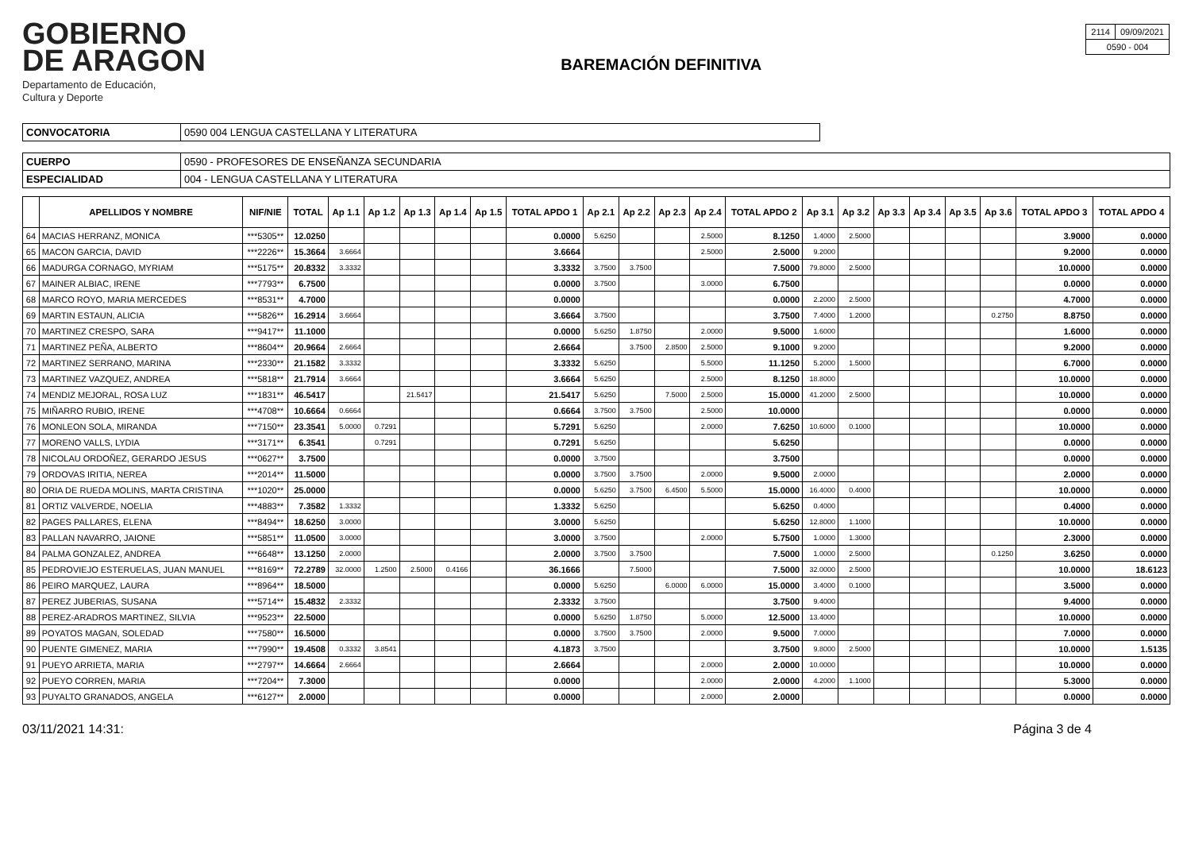GOBIERNO
DE ARAGON
Departamento de Educación,
Cultura y Deporte
BAREMACIÓN DEFINITIVA
| 2114 | 09/09/2021 |
| 0590 - 004 | |
| CONVOCATORIA | 0590 004 LENGUA CASTELLANA Y LITERATURA |
| CUERPO | 0590 - PROFESORES DE ENSEÑANZA SECUNDARIA |
| ESPECIALIDAD | 004 - LENGUA CASTELLANA Y LITERATURA |
| | APELLIDOS Y NOMBRE | NIF/NIE | TOTAL | Ap 1.1 | Ap 1.2 | Ap 1.3 | Ap 1.4 | Ap 1.5 | TOTAL APDO 1 | Ap 2.1 | Ap 2.2 | Ap 2.3 | Ap 2.4 | TOTAL APDO 2 | Ap 3.1 | Ap 3.2 | Ap 3.3 | Ap 3.4 | Ap 3.5 | Ap 3.6 | TOTAL APDO 3 | TOTAL APDO 4 |
| --- | --- | --- | --- | --- | --- | --- | --- | --- | --- | --- | --- | --- | --- | --- | --- | --- | --- | --- | --- | --- | --- | --- |
| 64 | MACIAS HERRANZ, MONICA | ***5305** | 12.0250 | | | | | | 0.0000 | 5.6250 | | | 2.5000 | 8.1250 | 1.4000 | 2.5000 | | | | | 3.9000 | 0.0000 |
| 65 | MACON GARCIA, DAVID | ***2226** | 15.3664 | 3.6664 | | | | | 3.6664 | | | | 2.5000 | 2.5000 | 9.2000 | | | | | | 9.2000 | 0.0000 |
| 66 | MADURGA CORNAGO, MYRIAM | ***5175** | 20.8332 | 3.3332 | | | | | 3.3332 | 3.7500 | 3.7500 | | | 7.5000 | 79.8000 | 2.5000 | | | | | 10.0000 | 0.0000 |
| 67 | MAINER ALBIAC, IRENE | ***7793** | 6.7500 | | | | | | 0.0000 | 3.7500 | | | 3.0000 | 6.7500 | | | | | | | 0.0000 | 0.0000 |
| 68 | MARCO ROYO, MARIA MERCEDES | ***8531** | 4.7000 | | | | | | 0.0000 | | | | | 0.0000 | 2.2000 | 2.5000 | | | | | 4.7000 | 0.0000 |
| 69 | MARTIN ESTAUN, ALICIA | ***5826** | 16.2914 | 3.6664 | | | | | 3.6664 | 3.7500 | | | | 3.7500 | 7.4000 | 1.2000 | | | | 0.2750 | 8.8750 | 0.0000 |
| 70 | MARTINEZ CRESPO, SARA | ***9417** | 11.1000 | | | | | | 0.0000 | 5.6250 | 1.8750 | | 2.0000 | 9.5000 | 1.6000 | | | | | | 1.6000 | 0.0000 |
| 71 | MARTINEZ PEÑA, ALBERTO | ***8604** | 20.9664 | 2.6664 | | | | | 2.6664 | | 3.7500 | 2.8500 | 2.5000 | 9.1000 | 9.2000 | | | | | | 9.2000 | 0.0000 |
| 72 | MARTINEZ SERRANO, MARINA | ***2330** | 21.1582 | 3.3332 | | | | | 3.3332 | 5.6250 | | | 5.5000 | 11.1250 | 5.2000 | 1.5000 | | | | | 6.7000 | 0.0000 |
| 73 | MARTINEZ VAZQUEZ, ANDREA | ***5818** | 21.7914 | 3.6664 | | | | | 3.6664 | 5.6250 | | | 2.5000 | 8.1250 | 18.8000 | | | | | | 10.0000 | 0.0000 |
| 74 | MENDIZ MEJORAL, ROSA LUZ | ***1831** | 46.5417 | | | 21.5417 | | | 21.5417 | 5.6250 | | 7.5000 | 2.5000 | 15.0000 | 41.2000 | 2.5000 | | | | | 10.0000 | 0.0000 |
| 75 | MIÑARRO RUBIO, IRENE | ***4708** | 10.6664 | 0.6664 | | | | | 0.6664 | 3.7500 | 3.7500 | | 2.5000 | 10.0000 | | | | | | | 0.0000 | 0.0000 |
| 76 | MONLEON SOLA, MIRANDA | ***7150** | 23.3541 | 5.0000 | 0.7291 | | | | 5.7291 | 5.6250 | | | 2.0000 | 7.6250 | 10.6000 | 0.1000 | | | | | 10.0000 | 0.0000 |
| 77 | MORENO VALLS, LYDIA | ***3171** | 6.3541 | | 0.7291 | | | | 0.7291 | 5.6250 | | | | 5.6250 | | | | | | | 0.0000 | 0.0000 |
| 78 | NICOLAU ORDOÑEZ, GERARDO JESUS | ***0627** | 3.7500 | | | | | | 0.0000 | 3.7500 | | | | 3.7500 | | | | | | | 0.0000 | 0.0000 |
| 79 | ORDOVAS IRITIA, NEREA | ***2014** | 11.5000 | | | | | | 0.0000 | 3.7500 | 3.7500 | | 2.0000 | 9.5000 | 2.0000 | | | | | | 2.0000 | 0.0000 |
| 80 | ORIA DE RUEDA MOLINS, MARTA CRISTINA | ***1020** | 25.0000 | | | | | | 0.0000 | 5.6250 | 3.7500 | 6.4500 | 5.5000 | 15.0000 | 16.4000 | 0.4000 | | | | | 10.0000 | 0.0000 |
| 81 | ORTIZ VALVERDE, NOELIA | ***4883** | 7.3582 | 1.3332 | | | | | 1.3332 | 5.6250 | | | | 5.6250 | 0.4000 | | | | | | 0.4000 | 0.0000 |
| 82 | PAGES PALLARES, ELENA | ***8494** | 18.6250 | 3.0000 | | | | | 3.0000 | 5.6250 | | | | 5.6250 | 12.8000 | 1.1000 | | | | | 10.0000 | 0.0000 |
| 83 | PALLAN NAVARRO, JAIONE | ***5851** | 11.0500 | 3.0000 | | | | | 3.0000 | 3.7500 | | | 2.0000 | 5.7500 | 1.0000 | 1.3000 | | | | | 2.3000 | 0.0000 |
| 84 | PALMA GONZALEZ, ANDREA | ***6648** | 13.1250 | 2.0000 | | | | | 2.0000 | 3.7500 | 3.7500 | | | 7.5000 | 1.0000 | 2.5000 | | | | 0.1250 | 3.6250 | 0.0000 |
| 85 | PEDROVIEJO ESTERUELAS, JUAN MANUEL | ***8169** | 72.2789 | 32.0000 | 1.2500 | 2.5000 | 0.4166 | | 36.1666 | | 7.5000 | | | 7.5000 | 32.0000 | 2.5000 | | | | | 10.0000 | 18.6123 |
| 86 | PEIRO MARQUEZ, LAURA | ***8964** | 18.5000 | | | | | | 0.0000 | 5.6250 | | 6.0000 | 6.0000 | 15.0000 | 3.4000 | 0.1000 | | | | | 3.5000 | 0.0000 |
| 87 | PEREZ JUBERIAS, SUSANA | ***5714** | 15.4832 | 2.3332 | | | | | 2.3332 | 3.7500 | | | | 3.7500 | 9.4000 | | | | | | 9.4000 | 0.0000 |
| 88 | PEREZ-ARADROS MARTINEZ, SILVIA | ***9523** | 22.5000 | | | | | | 0.0000 | 5.6250 | 1.8750 | | 5.0000 | 12.5000 | 13.4000 | | | | | | 10.0000 | 0.0000 |
| 89 | POYATOS MAGAN, SOLEDAD | ***7580** | 16.5000 | | | | | | 0.0000 | 3.7500 | 3.7500 | | 2.0000 | 9.5000 | 7.0000 | | | | | | 7.0000 | 0.0000 |
| 90 | PUENTE GIMENEZ, MARIA | ***7990** | 19.4508 | 0.3332 | 3.8541 | | | | 4.1873 | 3.7500 | | | | 3.7500 | 9.8000 | 2.5000 | | | | | 10.0000 | 1.5135 |
| 91 | PUEYO ARRIETA, MARIA | ***2797** | 14.6664 | 2.6664 | | | | | 2.6664 | | | | 2.0000 | 2.0000 | 10.0000 | | | | | | 10.0000 | 0.0000 |
| 92 | PUEYO CORREN, MARIA | ***7204** | 7.3000 | | | | | | 0.0000 | | | | 2.0000 | 2.0000 | 4.2000 | 1.1000 | | | | | 5.3000 | 0.0000 |
| 93 | PUYALTO GRANADOS, ANGELA | ***6127** | 2.0000 | | | | | | 0.0000 | | | | 2.0000 | 2.0000 | | | | | | | 0.0000 | 0.0000 |
03/11/2021 14:31: Página 3 de 4